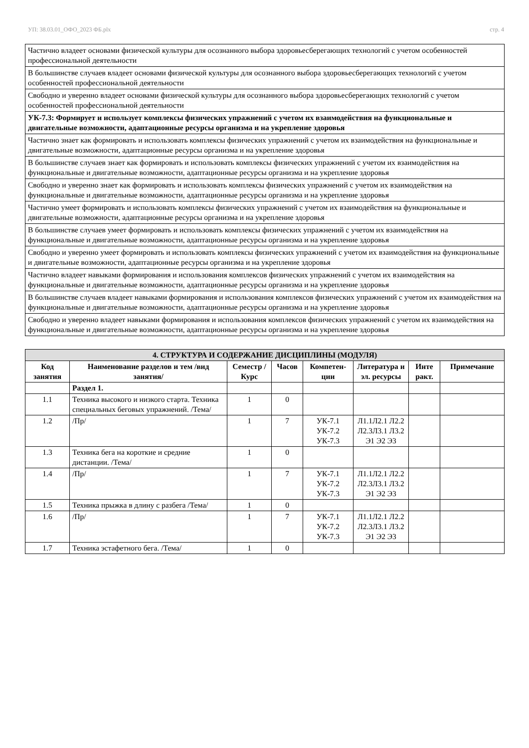УП: 38.03.01_ОФО_2023 ФБ.plx стр. 4
| Частично владеет основами физической культуры для осознанного выбора здоровьесберегающих технологий с учетом особенностей профессиональной деятельности |
| В большинстве случаев владеет основами физической культуры для осознанного выбора здоровьесберегающих технологий с учетом особенностей профессиональной деятельности |
| Свободно и уверенно владеет основами физической культуры для осознанного выбора здоровьесберегающих технологий с учетом особенностей профессиональной деятельности |
| УК-7.3: Формирует и использует комплексы физических упражнений с учетом их взаимодействия на функциональные и двигательные возможности, адаптационные ресурсы организма и на укрепление здоровья |
| Частично знает как формировать и использовать комплексы физических упражнений с учетом их взаимодействия на функциональные и двигательные возможности, адаптационные ресурсы организма и на укрепление здоровья |
| В большинстве случаев знает как формировать и использовать комплексы физических упражнений с учетом их взаимодействия на функциональные и двигательные возможности, адаптационные ресурсы организма и на укрепление здоровья |
| Свободно и уверенно знает как формировать и использовать комплексы физических упражнений с учетом их взаимодействия на функциональные и двигательные возможности, адаптационные ресурсы организма и на укрепление здоровья |
| Частично умеет формировать и использовать комплексы физических упражнений с учетом их взаимодействия на функциональные и двигательные возможности, адаптационные ресурсы организма и на укрепление здоровья |
| В большинстве случаев умеет формировать и использовать комплексы физических упражнений с учетом их взаимодействия на функциональные и двигательные возможности, адаптационные ресурсы организма и на укрепление здоровья |
| Свободно и уверенно умеет формировать и использовать комплексы физических упражнений с учетом их взаимодействия на функциональные и двигательные возможности, адаптационные ресурсы организма и на укрепление здоровья |
| Частично владеет навыками формирования и использования комплексов физических упражнений с учетом их взаимодействия на функциональные и двигательные возможности, адаптационные ресурсы организма и на укрепление здоровья |
| В большинстве случаев владеет навыками формирования и использования комплексов физических упражнений с учетом их взаимодействия на функциональные и двигательные возможности, адаптационные ресурсы организма и на укрепление здоровья |
| Свободно и уверенно владеет навыками формирования и использования комплексов физических упражнений с учетом их взаимодействия на функциональные и двигательные возможности, адаптационные ресурсы организма и на укрепление здоровья |
| 4. СТРУКТУРА И СОДЕРЖАНИЕ ДИСЦИПЛИНЫ (МОДУЛЯ) | | | | | | | |
| --- | --- | --- | --- | --- | --- | --- | --- |
| Код занятия | Наименование разделов и тем /вид занятия/ | Семестр / Курс | Часов | Компетен-ции | Литература и эл. ресурсы | Инте ракт. | Примечание |
| | Раздел 1. | | | | | | |
| 1.1 | Техника высокого и низкого старта. Техника специальных беговых упражнений. /Тема/ | 1 | 0 | | | | |
| 1.2 | /Пр/ | 1 | 7 | УК-7.1 УК-7.2 УК-7.3 | Л1.1Л2.1 Л2.2 Л2.3Л3.1 Л3.2 Э1 Э2 Э3 | | |
| 1.3 | Техника бега на короткие и средние дистанции. /Тема/ | 1 | 0 | | | | |
| 1.4 | /Пр/ | 1 | 7 | УК-7.1 УК-7.2 УК-7.3 | Л1.1Л2.1 Л2.2 Л2.3Л3.1 Л3.2 Э1 Э2 Э3 | | |
| 1.5 | Техника прыжка в длину с разбега /Тема/ | 1 | 0 | | | | |
| 1.6 | /Пр/ | 1 | 7 | УК-7.1 УК-7.2 УК-7.3 | Л1.1Л2.1 Л2.2 Л2.3Л3.1 Л3.2 Э1 Э2 Э3 | | |
| 1.7 | Техника эстафетного бега. /Тема/ | 1 | 0 | | | | |